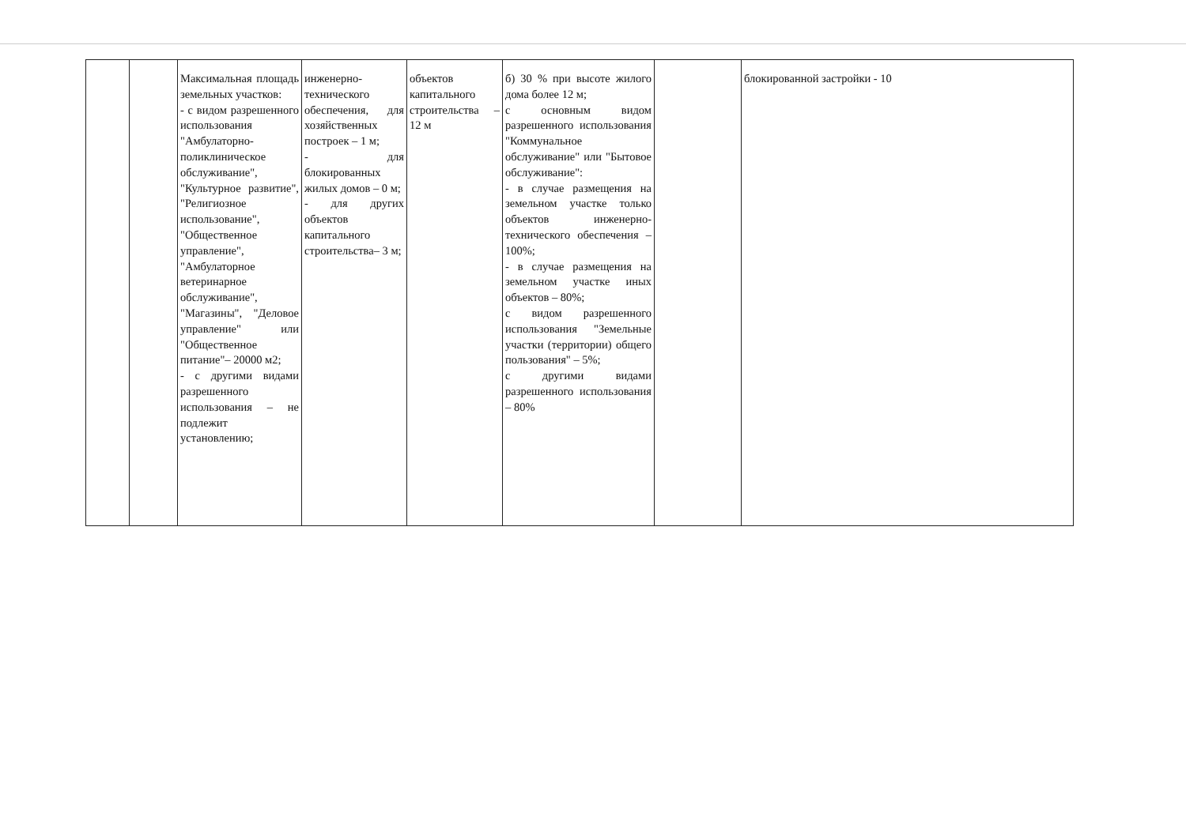| | | Максимальная площадь земельных участков: - с видом разрешенного использования "Амбулаторно-поликлиническое обслуживание", "Культурное развитие", "Религиозное использование", "Общественное управление", "Амбулаторное ветеринарное обслуживание", "Магазины", "Деловое управление" или "Общественное питание"– 20000 м2; - с другими видами разрешенного использования – не подлежит установлению; | инженерно-технического обеспечения, для хозяйственных построек – 1 м; - для блокированных жилых домов – 0 м; - для других объектов капитального строительства– 3 м; | объектов капитального строительства – 12 м | б) 30 % при высоте жилого дома более 12 м; с основным видом разрешенного использования "Коммунальное обслуживание" или "Бытовое обслуживание": - в случае размещения на земельном участке только объектов инженерно-технического обеспечения – 100%; - в случае размещения на земельном участке иных объектов – 80%; с видом разрешенного использования "Земельные участки (территории) общего пользования" – 5%; с другими видами разрешенного использования – 80% | | блокированной застройки - 10 |